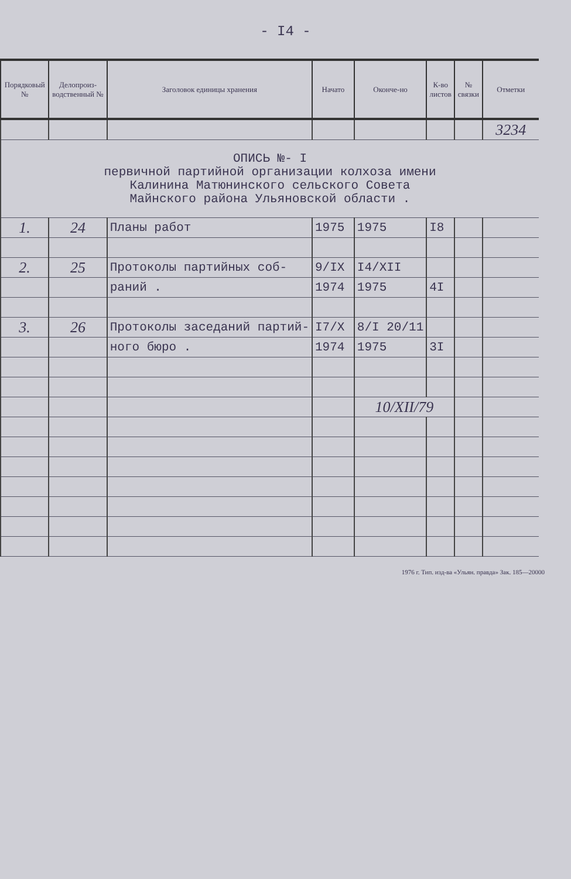- I4 -
| Порядковый № | Делопроиз-водственный № | Заголовок единицы хранения | Начато | Оконче-но | К-во листов | № связки | Отметки |
| --- | --- | --- | --- | --- | --- | --- | --- |
| | | | | | | | 3234 |
| ОПИСЬ №- I первичной партийной организации колхоза имени Калинина Матюнинского сельского Совета Майнского района Ульяновской области . | | | | | | | |
| 1. | 24 | Планы работ | 1975 | 1975 | I8 | | |
| 2. | 25 | Протоколы партийных соб- | 9/IX | I4/XII | | | |
| | | раний . | 1974 | 1975 | 4I | | |
| 3. | 26 | Протоколы заседаний партий- | I7/X | 8/I 20/11 | | | |
| | | ного бюро . | 1974 | 1975 | 3I | | |
| | | | | 10/XII/79 | | | |
1976 г. Тип. изд-ва «Ульян. правда» Зак. 185—20000